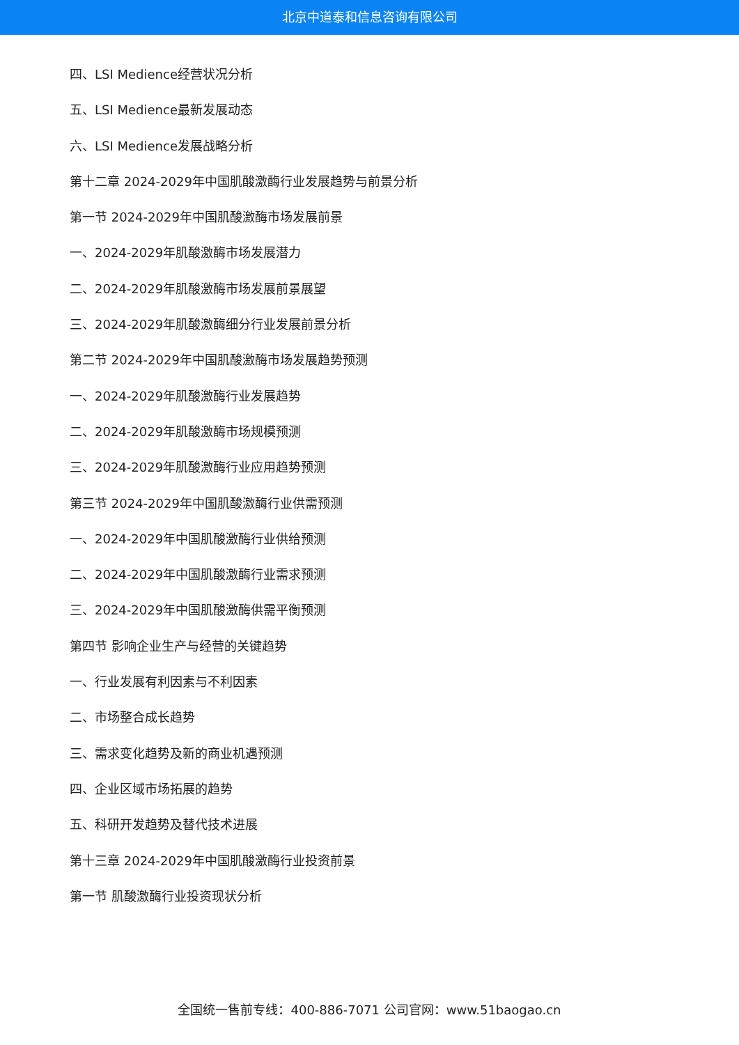北京中道泰和信息咨询有限公司
四、LSI Medience经营状况分析
五、LSI Medience最新发展动态
六、LSI Medience发展战略分析
第十二章 2024-2029年中国肌酸激酶行业发展趋势与前景分析
第一节 2024-2029年中国肌酸激酶市场发展前景
一、2024-2029年肌酸激酶市场发展潜力
二、2024-2029年肌酸激酶市场发展前景展望
三、2024-2029年肌酸激酶细分行业发展前景分析
第二节 2024-2029年中国肌酸激酶市场发展趋势预测
一、2024-2029年肌酸激酶行业发展趋势
二、2024-2029年肌酸激酶市场规模预测
三、2024-2029年肌酸激酶行业应用趋势预测
第三节 2024-2029年中国肌酸激酶行业供需预测
一、2024-2029年中国肌酸激酶行业供给预测
二、2024-2029年中国肌酸激酶行业需求预测
三、2024-2029年中国肌酸激酶供需平衡预测
第四节 影响企业生产与经营的关键趋势
一、行业发展有利因素与不利因素
二、市场整合成长趋势
三、需求变化趋势及新的商业机遇预测
四、企业区域市场拓展的趋势
五、科研开发趋势及替代技术进展
第十三章 2024-2029年中国肌酸激酶行业投资前景
第一节 肌酸激酶行业投资现状分析
全国统一售前专线：400-886-7071 公司官网：www.51baogao.cn